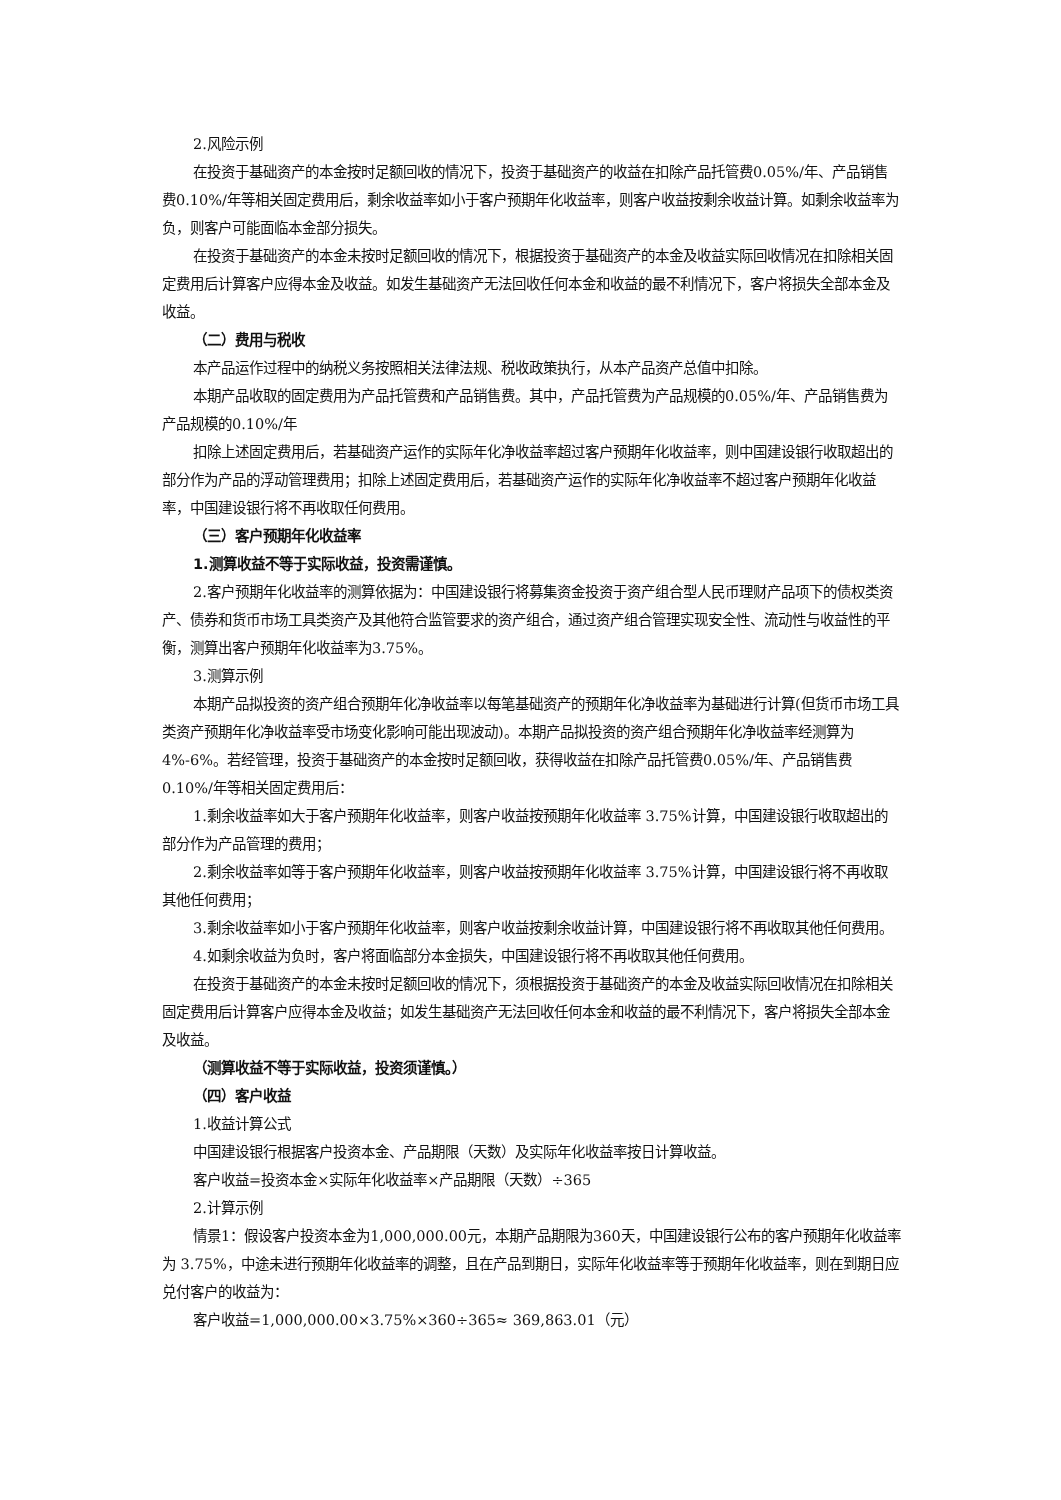2.风险示例
在投资于基础资产的本金按时足额回收的情况下，投资于基础资产的收益在扣除产品托管费0.05%/年、产品销售费0.10%/年等相关固定费用后，剩余收益率如小于客户预期年化收益率，则客户收益按剩余收益计算。如剩余收益率为负，则客户可能面临本金部分损失。
在投资于基础资产的本金未按时足额回收的情况下，根据投资于基础资产的本金及收益实际回收情况在扣除相关固定费用后计算客户应得本金及收益。如发生基础资产无法回收任何本金和收益的最不利情况下，客户将损失全部本金及收益。
（二）费用与税收
本产品运作过程中的纳税义务按照相关法律法规、税收政策执行，从本产品资产总值中扣除。
本期产品收取的固定费用为产品托管费和产品销售费。其中，产品托管费为产品规模的0.05%/年、产品销售费为产品规模的0.10%/年
扣除上述固定费用后，若基础资产运作的实际年化净收益率超过客户预期年化收益率，则中国建设银行收取超出的部分作为产品的浮动管理费用；扣除上述固定费用后，若基础资产运作的实际年化净收益率不超过客户预期年化收益率，中国建设银行将不再收取任何费用。
（三）客户预期年化收益率
1.测算收益不等于实际收益，投资需谨慎。
2.客户预期年化收益率的测算依据为：中国建设银行将募集资金投资于资产组合型人民币理财产品项下的债权类资产、债券和货币市场工具类资产及其他符合监管要求的资产组合，通过资产组合管理实现安全性、流动性与收益性的平衡，测算出客户预期年化收益率为3.75%。
3.测算示例
本期产品拟投资的资产组合预期年化净收益率以每笔基础资产的预期年化净收益率为基础进行计算(但货币市场工具类资产预期年化净收益率受市场变化影响可能出现波动)。本期产品拟投资的资产组合预期年化净收益率经测算为4%-6%。若经管理，投资于基础资产的本金按时足额回收，获得收益在扣除产品托管费0.05%/年、产品销售费0.10%/年等相关固定费用后：
1.剩余收益率如大于客户预期年化收益率，则客户收益按预期年化收益率 3.75%计算，中国建设银行收取超出的部分作为产品管理的费用；
2.剩余收益率如等于客户预期年化收益率，则客户收益按预期年化收益率 3.75%计算，中国建设银行将不再收取其他任何费用；
3.剩余收益率如小于客户预期年化收益率，则客户收益按剩余收益计算，中国建设银行将不再收取其他任何费用。
4.如剩余收益为负时，客户将面临部分本金损失，中国建设银行将不再收取其他任何费用。
在投资于基础资产的本金未按时足额回收的情况下，须根据投资于基础资产的本金及收益实际回收情况在扣除相关固定费用后计算客户应得本金及收益；如发生基础资产无法回收任何本金和收益的最不利情况下，客户将损失全部本金及收益。
（测算收益不等于实际收益，投资须谨慎。）
（四）客户收益
1.收益计算公式
中国建设银行根据客户投资本金、产品期限（天数）及实际年化收益率按日计算收益。
客户收益=投资本金×实际年化收益率×产品期限（天数）÷365
2.计算示例
情景1：假设客户投资本金为1,000,000.00元，本期产品期限为360天，中国建设银行公布的客户预期年化收益率为 3.75%，中途未进行预期年化收益率的调整，且在产品到期日，实际年化收益率等于预期年化收益率，则在到期日应兑付客户的收益为：
客户收益=1,000,000.00×3.75%×360÷365≈ 369,863.01（元）